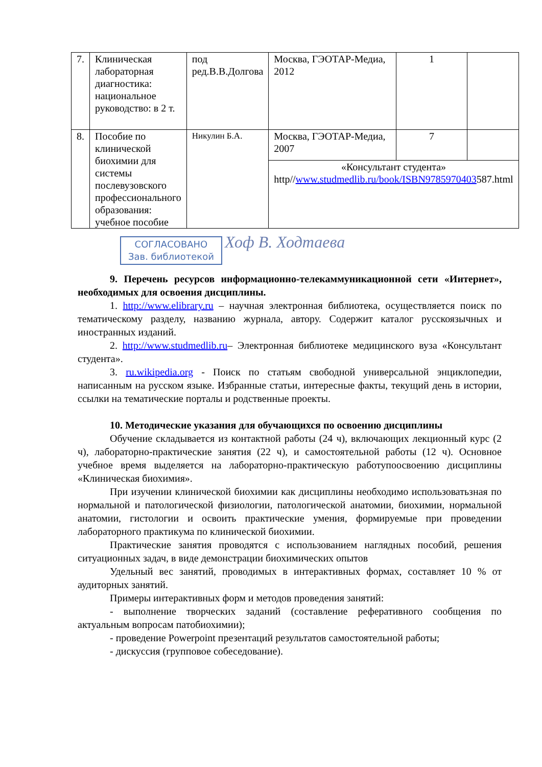| 7. | Клиническая лабораторная диагностика: национальное руководство: в 2 т. | под ред.В.В.Долгова | Москва, ГЭОТАР-Медиа, 2012 | 1 | |
| 8. | Пособие по клинической биохимии для системы послевузовского профессионального образования: учебное пособие | Никулин Б.А. | Москва, ГЭОТАР-Медиа, 2007 | 7 | |
| | | | «Консультант студента» http// www.studmedlib.ru/book/ISBN9785970403 587.html | | |
СОГЛАСОВАНО
Зав. библиотекой
Хоф В. Ходтаева
9. Перечень ресурсов информационно-телекаммуникационной сети «Интернет», необходимых для освоения дисциплины.
1. http://www.elibrary.ru – научная электронная библиотека, осуществляется поиск по тематическому разделу, названию журнала, автору. Содержит каталог русскоязычных и иностранных изданий.
2. http://www.studmedlib.ru– Электронная библиотеке медицинского вуза «Консультант студента».
3. ru.wikipedia.org - Поиск по статьям свободной универсальной энциклопедии, написанным на русском языке. Избранные статьи, интересные факты, текущий день в истории, ссылки на тематические порталы и родственные проекты.
10. Методические указания для обучающихся по освоению дисциплины
Обучение складывается из контактной работы (24 ч), включающих лекционный курс (2 ч), лабораторно-практические занятия (22 ч), и самостоятельной работы (12 ч). Основное учебное время выделяется на лабораторно-практическую работупоосвоению дисциплины «Клиническая биохимия».
При изучении клинической биохимии как дисциплины необходимо использоватьзная по нормальной и патологической физиологии, патологической анатомии, биохимии, нормальной анатомии, гистологии и освоить практические умения, формируемые при проведении лабораторного практикума по клинической биохимии.
Практические занятия проводятся с использованием наглядных пособий, решения ситуационных задач, в виде демонстрации биохимических опытов
Удельный вес занятий, проводимых в интерактивных формах, составляет 10 % от аудиторных занятий.
Примеры интерактивных форм и методов проведения занятий:
- выполнение творческих заданий (составление реферативного сообщения по актуальным вопросам патобиохимии);
- проведение Powerpoint презентаций результатов самостоятельной работы;
- дискуссия (групповое собеседование).